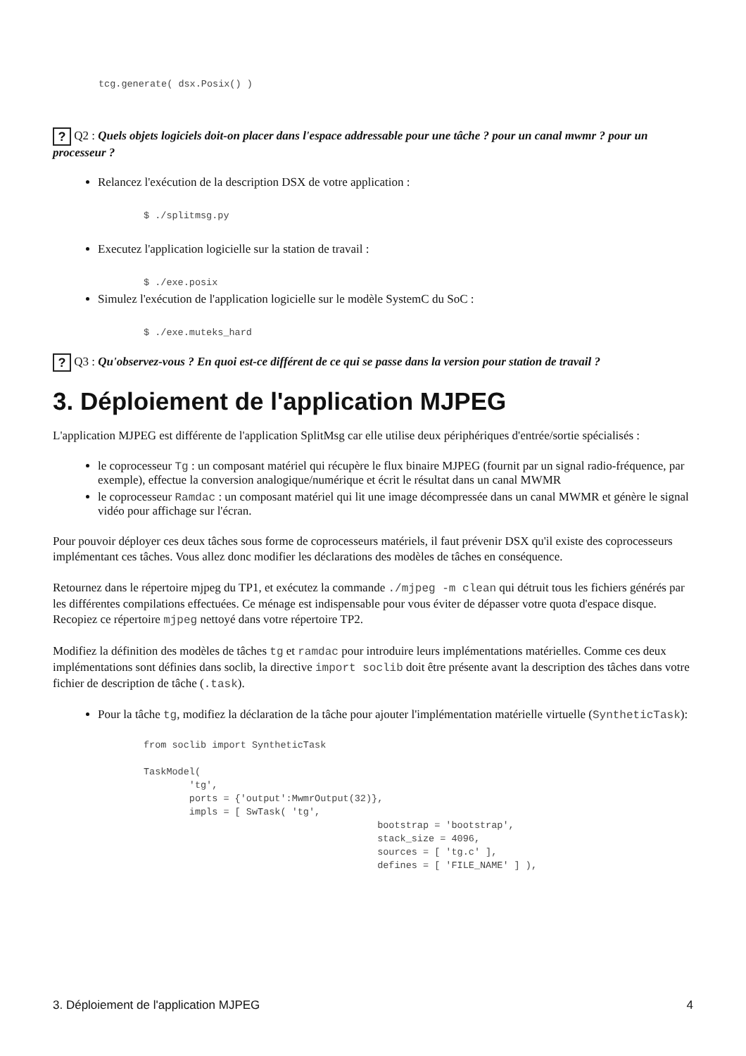tcg.generate( dsx.Posix() )
? Q2 : Quels objets logiciels doit-on placer dans l'espace addressable pour une tâche ? pour un canal mwmr ? pour un processeur ?
Relancez l'exécution de la description DSX de votre application :
$ ./splitmsg.py
Executez l'application logicielle sur la station de travail :
$ ./exe.posix
Simulez l'exécution de l'application logicielle sur le modèle SystemC du SoC :
$ ./exe.muteks_hard
? Q3 : Qu'observez-vous ? En quoi est-ce différent de ce qui se passe dans la version pour station de travail ?
3. Déploiement de l'application MJPEG
L'application MJPEG est différente de l'application SplitMsg car elle utilise deux périphériques d'entrée/sortie spécialisés :
le coprocesseur Tg : un composant matériel qui récupère le flux binaire MJPEG (fournit par un signal radio-fréquence, par exemple), effectue la conversion analogique/numérique et écrit le résultat dans un canal MWMR
le coprocesseur Ramdac : un composant matériel qui lit une image décompressée dans un canal MWMR et génère le signal vidéo pour affichage sur l'écran.
Pour pouvoir déployer ces deux tâches sous forme de coprocesseurs matériels, il faut prévenir DSX qu'il existe des coprocesseurs implémentant ces tâches. Vous allez donc modifier les déclarations des modèles de tâches en conséquence.
Retournez dans le répertoire mjpeg du TP1, et exécutez la commande ./mjpeg -m clean qui détruit tous les fichiers générés par les différentes compilations effectuées. Ce ménage est indispensable pour vous éviter de dépasser votre quota d'espace disque. Recopiez ce répertoire mjpeg nettoyé dans votre répertoire TP2.
Modifiez la définition des modèles de tâches tg et ramdac pour introduire leurs implémentations matérielles. Comme ces deux implémentations sont définies dans soclib, la directive import soclib doit être présente avant la description des tâches dans votre fichier de description de tâche (.task).
Pour la tâche tg, modifiez la déclaration de la tâche pour ajouter l'implémentation matérielle virtuelle (SyntheticTask):
from soclib import SyntheticTask

TaskModel(
        'tg',
        ports = {'output':MwmrOutput(32)},
        impls = [ SwTask( 'tg',
                                         bootstrap = 'bootstrap',
                                         stack_size = 4096,
                                         sources = [ 'tg.c' ],
                                         defines = [ 'FILE_NAME' ] ),
3. Déploiement de l'application MJPEG 4